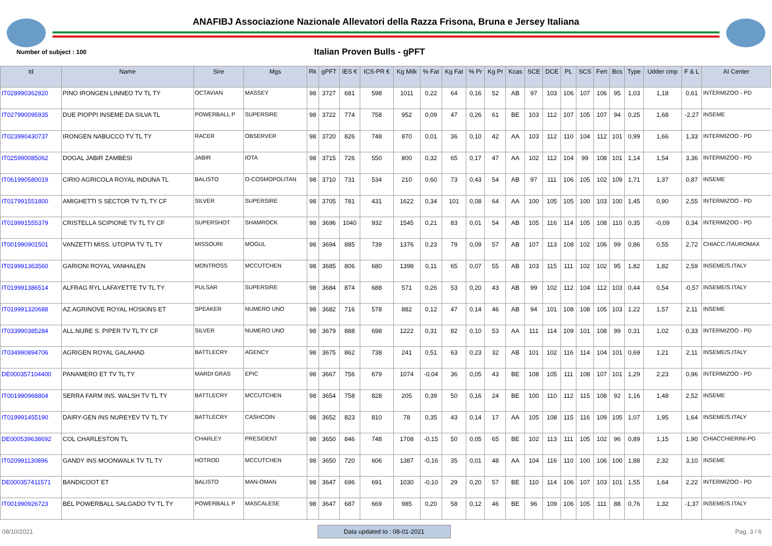ANAFIBJ Associazione Nazionale Allevatori della Razza Frisona, Bruna e Jersey Italiana
Number of subject : 100
Italian Proven Bulls - gPFT
| Id | Name | Sire | Mgs | Rk | gPFT | IES € | ICS-PR € | Kg Milk | % Fat | Kg Fat | % Pr | Kg Pr | Kcas | SCE | DCE | PL | SCS | Fert | Bcs | Type | Udder cmp | F & L | AI Center |
| --- | --- | --- | --- | --- | --- | --- | --- | --- | --- | --- | --- | --- | --- | --- | --- | --- | --- | --- | --- | --- | --- | --- | --- |
| IT028990362820 | PINO IRONGEN LINNEO TV TL TY | OCTAVIAN | MASSEY | 98 | 3727 | 681 | 598 | 1011 | 0,22 | 64 | 0,16 | 52 | AB | 97 | 103 | 106 | 107 | 106 | 95 | 1,03 | 1,18 | 0,61 | INTERMIZOO - PD |
| IT027990095935 | DUE PIOPPI INSEME DA SILVA TL | POWERBALL P | SUPERSIRE | 98 | 3722 | 774 | 758 | 952 | 0,09 | 47 | 0,26 | 61 | BE | 103 | 112 | 107 | 105 | 107 | 94 | 0,25 | 1,68 | -2,27 | INSEME |
| IT023990430737 | IRONGEN NABUCCO TV TL TY | RACER | OBSERVER | 98 | 3720 | 826 | 748 | 870 | 0,01 | 36 | 0,10 | 42 | AA | 103 | 112 | 110 | 104 | 112 | 101 | 0,99 | 1,66 | 1,33 | INTERMIZOO - PD |
| IT025990085062 | DOGAL JABIR ZAMBESI | JABIR | IOTA | 98 | 3715 | 726 | 550 | 800 | 0,32 | 65 | 0,17 | 47 | AA | 102 | 112 | 104 | 99 | 108 | 101 | 1,14 | 1,54 | 3,36 | INTERMIZOO - PD |
| IT061990580019 | CIRIO AGRICOLA ROYAL INDUNA TL | BALISTO | O-COSMOPOLITAN | 98 | 3710 | 731 | 534 | 210 | 0,60 | 73 | 0,43 | 54 | AB | 97 | 111 | 106 | 105 | 102 | 109 | 1,71 | 1,37 | 0,87 | INSEME |
| IT017991551800 | AMIGHETTI S SECTOR TV TL TY CF | SILVER | SUPERSIRE | 98 | 3705 | 781 | 431 | 1622 | 0,34 | 101 | 0,08 | 64 | AA | 100 | 105 | 105 | 100 | 103 | 100 | 1,45 | 0,90 | 2,55 | INTERMIZOO - PD |
| IT019991555379 | CRISTELLA SCIPIONE TV TL TY CF | SUPERSHOT | SHAMROCK | 98 | 3696 | 1040 | 932 | 1545 | 0,21 | 83 | 0,01 | 54 | AB | 105 | 116 | 114 | 105 | 108 | 110 | 0,35 | -0,09 | 0,34 | INTERMIZOO - PD |
| IT001990901501 | VANZETTI MISS. UTOPIA TV TL TY | MISSOURI | MOGUL | 98 | 3694 | 885 | 739 | 1376 | 0,23 | 79 | 0,09 | 57 | AB | 107 | 113 | 108 | 102 | 106 | 99 | 0,86 | 0,55 | 2,72 | CHIACC./TAUROMAX |
| IT019991363560 | GARIONI ROYAL VANHALEN | MONTROSS | MCCUTCHEN | 98 | 3685 | 806 | 680 | 1398 | 0,11 | 65 | 0,07 | 55 | AB | 103 | 115 | 111 | 102 | 102 | 95 | 1,82 | 1,82 | 2,59 | INSEME/S.ITALY |
| IT019991386514 | ALFRAG RYL LAFAYETTE TV TL TY | PULSAR | SUPERSIRE | 98 | 3684 | 874 | 688 | 571 | 0,26 | 53 | 0,20 | 43 | AB | 99 | 102 | 112 | 104 | 112 | 103 | 0,44 | 0,54 | -0,57 | INSEME/S.ITALY |
| IT019991320688 | AZ.AGRINOVE ROYAL HOSKINS ET | SPEAKER | NUMERO UNO | 98 | 3682 | 716 | 578 | 882 | 0,12 | 47 | 0,14 | 46 | AB | 94 | 101 | 108 | 108 | 105 | 103 | 1,22 | 1,57 | 2,11 | INSEME |
| IT033990385284 | ALL.NURE S. PIPER TV TL TY CF | SILVER | NUMERO UNO | 98 | 3679 | 888 | 698 | 1222 | 0,31 | 82 | 0,10 | 53 | AA | 111 | 114 | 109 | 101 | 108 | 99 | 0,31 | 1,02 | 0,33 | INTERMIZOO - PD |
| IT034990894706 | AGRIGEN ROYAL GALAHAD | BATTLECRY | AGENCY | 98 | 3675 | 862 | 738 | 241 | 0,51 | 63 | 0,23 | 32 | AB | 101 | 102 | 116 | 114 | 104 | 101 | 0,69 | 1,21 | 2,11 | INSEME/S.ITALY |
| DE000357104400 | PANAMERO ET TV TL TY | MARDI GRAS | EPIC | 98 | 3667 | 756 | 679 | 1074 | -0,04 | 36 | 0,05 | 43 | BE | 108 | 105 | 111 | 108 | 107 | 101 | 1,29 | 2,23 | 0,96 | INTERMIZOO - PD |
| IT001990968804 | SERRA FARM INS. WALSH TV TL TY | BATTLECRY | MCCUTCHEN | 98 | 3654 | 758 | 828 | 205 | 0,39 | 50 | 0,16 | 24 | BE | 100 | 110 | 112 | 115 | 108 | 92 | 1,16 | 1,48 | 2,52 | INSEME |
| IT019991455190 | DAIRY-GEN INS NUREYEV TV TL TY | BATTLECRY | CASHCOIN | 98 | 3652 | 823 | 810 | 78 | 0,35 | 43 | 0,14 | 17 | AA | 105 | 108 | 115 | 116 | 109 | 105 | 1,07 | 1,95 | 1,64 | INSEME/S.ITALY |
| DE000539638692 | COL CHARLESTON TL | CHARLEY | PRESIDENT | 98 | 3650 | 846 | 748 | 1708 | -0,15 | 50 | 0,05 | 65 | BE | 102 | 113 | 111 | 105 | 102 | 96 | 0,89 | 1,15 | 1,90 | CHIACCHIERINI-PG |
| IT020991130896 | GANDY INS MOONWALK TV TL TY | HOTROD | MCCUTCHEN | 98 | 3650 | 720 | 606 | 1387 | -0,16 | 35 | 0,01 | 48 | AA | 104 | 116 | 110 | 100 | 106 | 100 | 1,88 | 2,32 | 3,10 | INSEME |
| DE000357411571 | BANDICOOT ET | BALISTO | MAN-OMAN | 98 | 3647 | 696 | 691 | 1030 | -0,10 | 29 | 0,20 | 57 | BE | 110 | 114 | 106 | 107 | 103 | 101 | 1,55 | 1,64 | 2,22 | INTERMIZOO - PD |
| IT001990926723 | BEL POWERBALL SALGADO TV TL TY | POWERBALL P | MASCALESE | 98 | 3647 | 687 | 669 | 985 | 0,20 | 58 | 0,12 | 46 | BE | 96 | 109 | 106 | 105 | 111 | 88 | 0,76 | 1,32 | -1,37 | INSEME/S.ITALY |
08/10/2021 Data updated to : 08-01-2021 Pag. 3 / 6